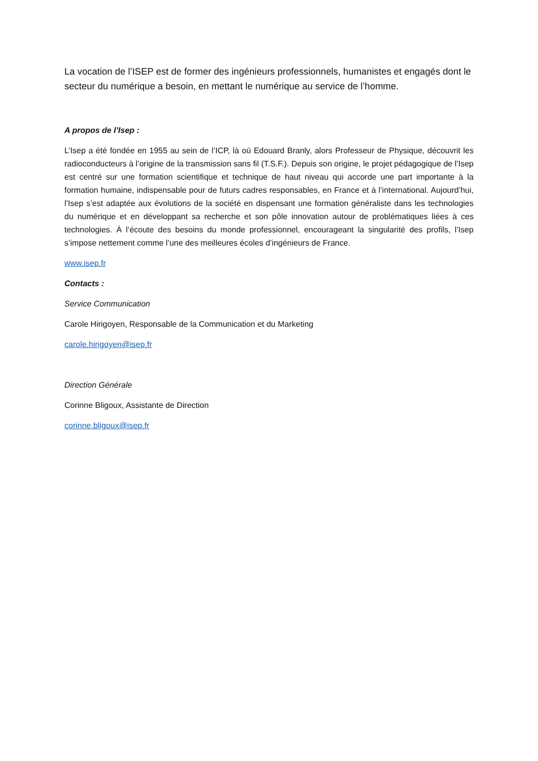La vocation de l’ISEP est de former des ingénieurs professionnels, humanistes et engagés dont le secteur du numérique a besoin, en mettant le numérique au service de l’homme.
A propos de l’Isep :
L’Isep a été fondée en 1955 au sein de l’ICP, là où Edouard Branly, alors Professeur de Physique, découvrit les radioconducteurs à l’origine de la transmission sans fil (T.S.F.). Depuis son origine, le projet pédagogique de l’Isep est centré sur une formation scientifique et technique de haut niveau qui accorde une part importante à la formation humaine, indispensable pour de futurs cadres responsables, en France et à l’international. Aujourd’hui, l’Isep s’est adaptée aux évolutions de la société en dispensant une formation généraliste dans les technologies du numérique et en développant sa recherche et son pôle innovation autour de problématiques liées à ces technologies. À l’écoute des besoins du monde professionnel, encourageant la singularité des profils, l’Isep s’impose nettement comme l’une des meilleures écoles d’ingénieurs de France.
www.isep.fr
Contacts :
Service Communication
Carole Hirigoyen, Responsable de la Communication et du Marketing
carole.hirigoyen@isep.fr
Direction Générale
Corinne Bligoux, Assistante de Direction
corinne.bligoux@isep.fr